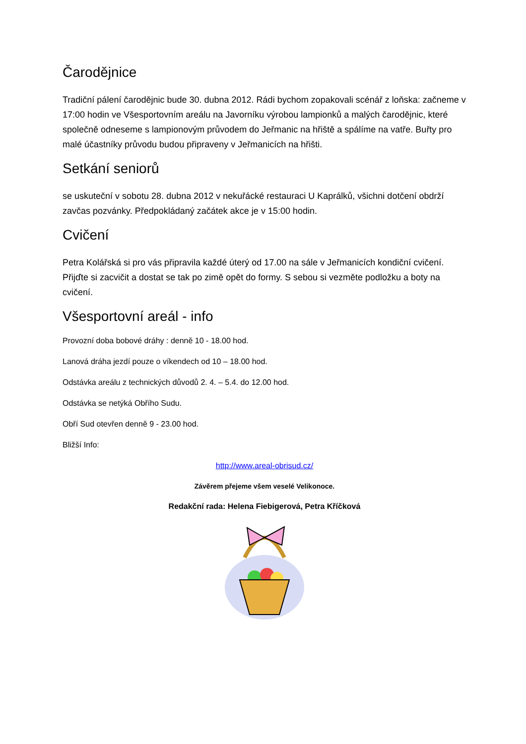Čarodějnice
Tradiční pálení čarodějnic bude 30. dubna 2012. Rádi bychom zopakovali scénář z loňska: začneme v 17:00 hodin ve Všesportovním areálu na Javorníku výrobou lampionků a malých čarodějnic, které společně odneseme s lampionovým průvodem do Jeřmanic na hřiště a spálíme na vatře. Buřty pro malé účastníky průvodu budou připraveny v Jeřmanicích na hřišti.
Setkání seniorů
se uskuteční v sobotu 28. dubna 2012 v nekuřácké restauraci U Kaprálků, všichni dotčení obdrží zavčas pozvánky. Předpokládaný začátek akce je v 15:00 hodin.
Cvičení
Petra Kolářská si pro vás připravila každé úterý od 17.00 na sále v Jeřmanicích kondiční cvičení. Přijďte si zacvičit a dostat se tak po zimě opět do formy. S sebou si vezměte podložku a boty na cvičení.
Všesportovní areál - info
Provozní doba bobové dráhy : denně 10 - 18.00 hod.
Lanová dráha jezdí pouze o víkendech od 10 – 18.00 hod.
Odstávka areálu z technických důvodů 2. 4. – 5.4. do 12.00 hod.
Odstávka se netýká Obřího Sudu.
Obří Sud otevřen denně 9 - 23.00 hod.
Bližší Info:
http://www.areal-obrisud.cz/
Závěrem přejeme všem veselé Velikonoce.
Redakční rada: Helena Fiebigerová, Petra Kříčková